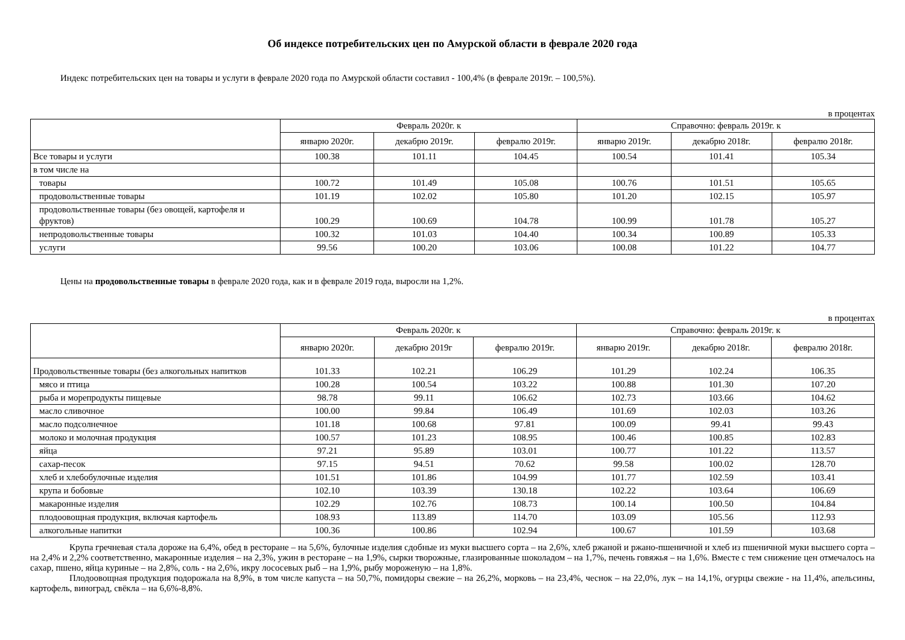Об индексе потребительских цен по Амурской области в феврале 2020 года
Индекс потребительских цен на товары и услуги в феврале 2020 года по Амурской области составил - 100,4% (в феврале 2019г. – 100,5%).
в процентах
| | Февраль 2020г. к | | | Справочно: февраль 2019г. к | | |
| --- | --- | --- | --- | --- | --- | --- |
| | январю 2020г. | декабрю 2019г. | февралю 2019г. | январю 2019г. | декабрю 2018г. | февралю 2018г. |
| Все товары и услуги | 100.38 | 101.11 | 104.45 | 100.54 | 101.41 | 105.34 |
| в том числе на | | | | | | |
| товары | 100.72 | 101.49 | 105.08 | 100.76 | 101.51 | 105.65 |
| продовольственные товары | 101.19 | 102.02 | 105.80 | 101.20 | 102.15 | 105.97 |
| продовольственные товары (без овощей, картофеля и фруктов) | 100.29 | 100.69 | 104.78 | 100.99 | 101.78 | 105.27 |
| непродовольственные товары | 100.32 | 101.03 | 104.40 | 100.34 | 100.89 | 105.33 |
| услуги | 99.56 | 100.20 | 103.06 | 100.08 | 101.22 | 104.77 |
Цены на продовольственные товары в феврале 2020 года, как и в феврале 2019 года, выросли на 1,2%.
в процентах
| | Февраль 2020г. к | | | Справочно: февраль 2019г. к | | |
| --- | --- | --- | --- | --- | --- | --- |
| | январю 2020г. | декабрю 2019г | февралю 2019г. | январю 2019г. | декабрю 2018г. | февралю 2018г. |
| Продовольственные товары (без алкогольных напитков | 101.33 | 102.21 | 106.29 | 101.29 | 102.24 | 106.35 |
| мясо и птица | 100.28 | 100.54 | 103.22 | 100.88 | 101.30 | 107.20 |
| рыба и морепродукты пищевые | 98.78 | 99.11 | 106.62 | 102.73 | 103.66 | 104.62 |
| масло сливочное | 100.00 | 99.84 | 106.49 | 101.69 | 102.03 | 103.26 |
| масло подсолнечное | 101.18 | 100.68 | 97.81 | 100.09 | 99.41 | 99.43 |
| молоко и молочная продукция | 100.57 | 101.23 | 108.95 | 100.46 | 100.85 | 102.83 |
| яйца | 97.21 | 95.89 | 103.01 | 100.77 | 101.22 | 113.57 |
| сахар-песок | 97.15 | 94.51 | 70.62 | 99.58 | 100.02 | 128.70 |
| хлеб и хлебобулочные изделия | 101.51 | 101.86 | 104.99 | 101.77 | 102.59 | 103.41 |
| крупа и бобовые | 102.10 | 103.39 | 130.18 | 102.22 | 103.64 | 106.69 |
| макаронные изделия | 102.29 | 102.76 | 108.73 | 100.14 | 100.50 | 104.84 |
| плодоовощная продукция, включая картофель | 108.93 | 113.89 | 114.70 | 103.09 | 105.56 | 112.93 |
| алкогольные напитки | 100.36 | 100.86 | 102.94 | 100.67 | 101.59 | 103.68 |
Крупа гречневая стала дороже на 6,4%, обед в ресторане – на 5,6%, булочные изделия сдобные из муки высшего сорта – на 2,6%, хлеб ржаной и ржано-пшеничной и хлеб из пшеничной муки высшего сорта – на 2,4% и 2,2% соответственно, макаронные изделия – на 2,3%, ужин в ресторане – на 1,9%, сырки творожные, глазированные шоколадом – на 1,7%, печень говяжья – на 1,6%. Вместе с тем снижение цен отмечалось на сахар, пшено, яйца куриные – на 2,8%, соль - на 2,6%, икру лососевых рыб – на 1,9%, рыбу мороженую – на 1,8%.
Плодоовощная продукция подорожала на 8,9%, в том числе капуста – на 50,7%, помидоры свежие – на 26,2%, морковь – на 23,4%, чеснок – на 22,0%, лук – на 14,1%, огурцы свежие - на 11,4%, апельсины, картофель, виноград, свёкла – на 6,6%-8,8%.